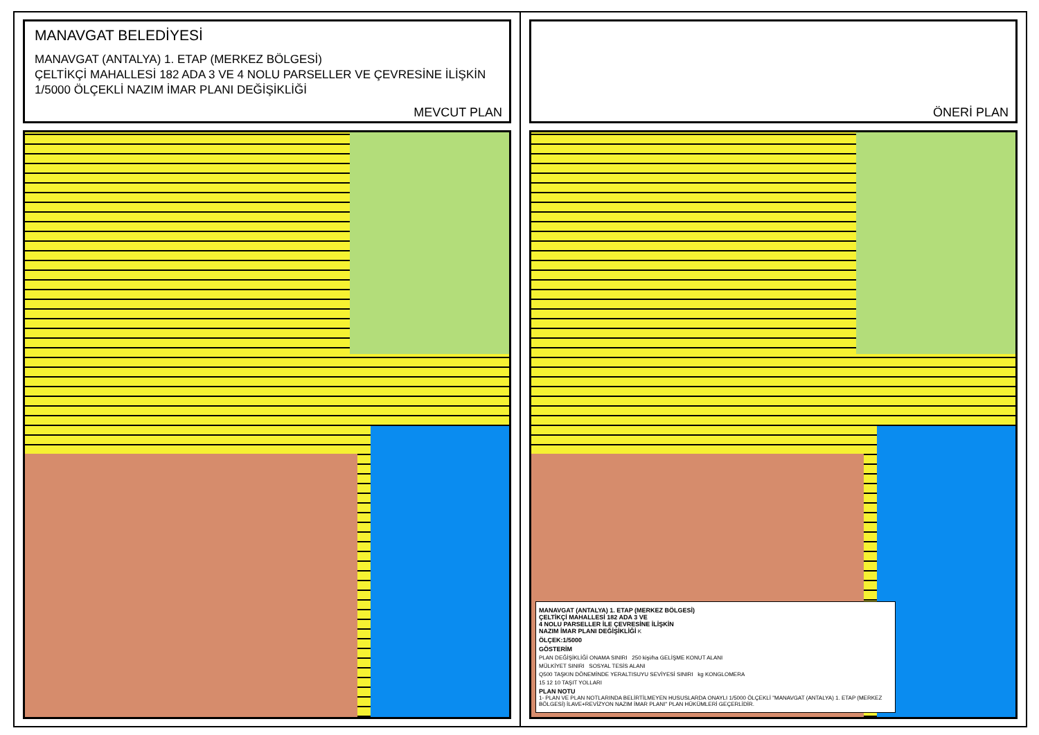MANAVGAT BELEDİYESİ
MANAVGAT (ANTALYA) 1. ETAP (MERKEZ BÖLGESİ)
ÇELTİKÇİ MAHALLESİ 182 ADA 3 VE 4 NOLU PARSELLER VE ÇEVRESİNE İLİŞKİN
1/5000 ÖLÇEKLİ NAZIM İMAR PLANI DEĞİŞİKLİĞİ
MEVCUT PLAN
ÖNERİ PLAN
MANAVGAT (ANTALYA) 1. ETAP (MERKEZ BÖLGESİ)
ÇELTİKÇİ MAHALLESİ 182 ADA 3 VE
4 NOLU PARSELLER İLE ÇEVRESİNE İLİŞKİN
NAZIM İMAR PLANI DEĞİŞİKLİĞİ K
ÖLÇEK:1/5000
GÖSTERİM
PLAN DEĞİŞİKLİĞİ ONAMA SINIRI 250 kişi/ha GELİŞME KONUT ALANI
MÜLKİYET SINIRI SOSYAL TESİS ALANI
Q500 TAŞKIN DÖNEMİNDE YERALTISUYU SEVİYESİ SINIRI kg KONGLOMERA
15 12 10 TAŞIT YOLLARI
PLAN NOTU
1- PLAN VE PLAN NOTLARINDA BELİRTİLMEYEN HUSUSLARDA ONAYLI 1/5000 ÖLÇEKLİ "MANAVGAT (ANTALYA) 1. ETAP (MERKEZ BÖLGESİ) İLAVE+REVİZYON NAZIM İMAR PLANI" PLAN HÜKÜMLERİ GEÇERLİDİR.